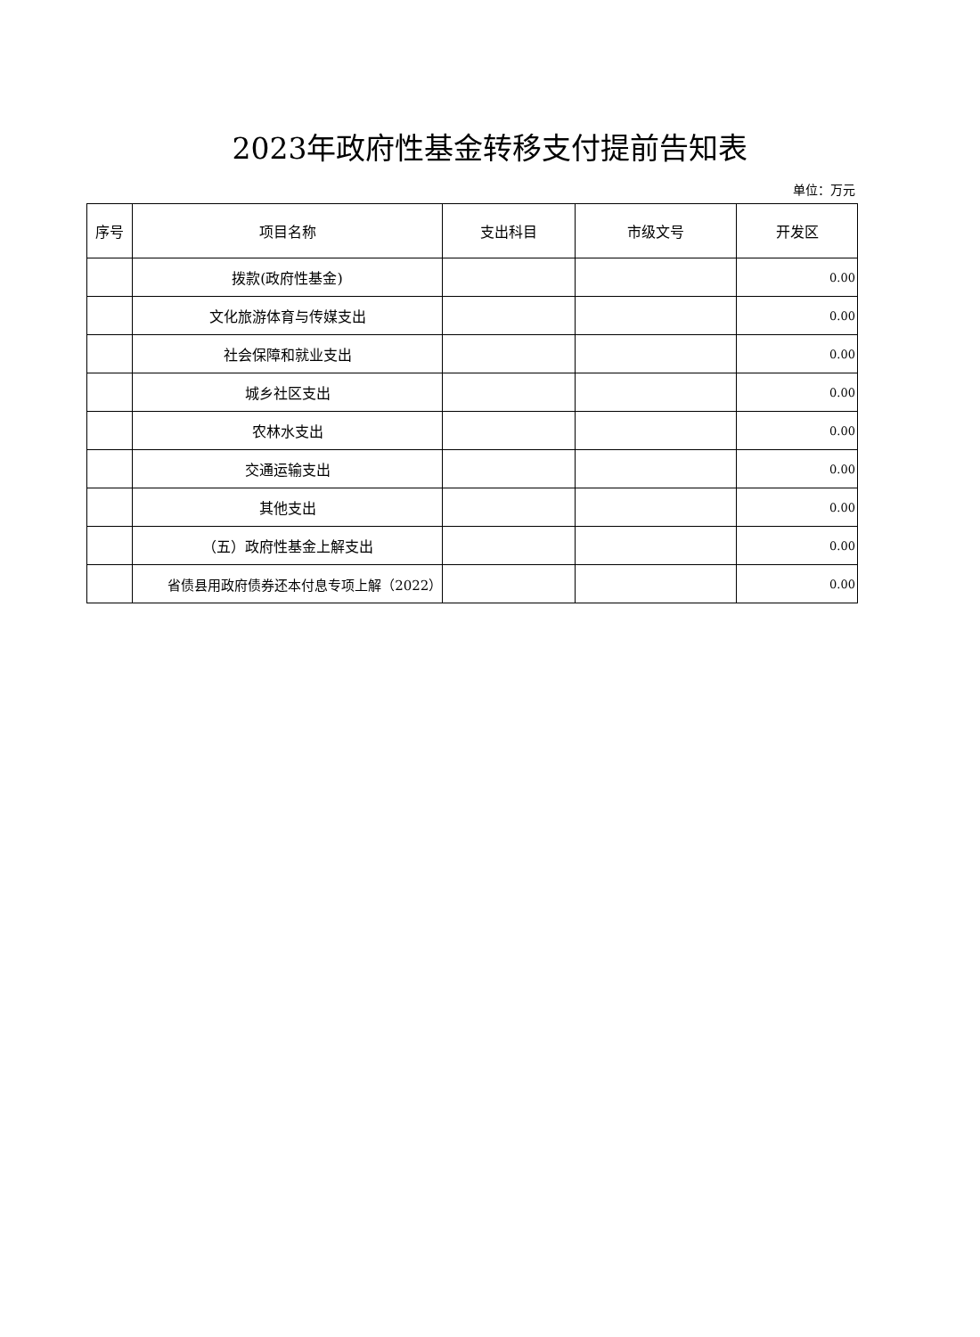2023年政府性基金转移支付提前告知表
单位：万元
| 序号 | 项目名称 | 支出科目 | 市级文号 | 开发区 |
| --- | --- | --- | --- | --- |
| | 拨款(政府性基金) | | | 0.00 |
| | 文化旅游体育与传媒支出 | | | 0.00 |
| | 社会保障和就业支出 | | | 0.00 |
| | 城乡社区支出 | | | 0.00 |
| | 农林水支出 | | | 0.00 |
| | 交通运输支出 | | | 0.00 |
| | 其他支出 | | | 0.00 |
| | （五）政府性基金上解支出 | | | 0.00 |
| | 省债县用政府债券还本付息专项上解（2022） | | | 0.00 |